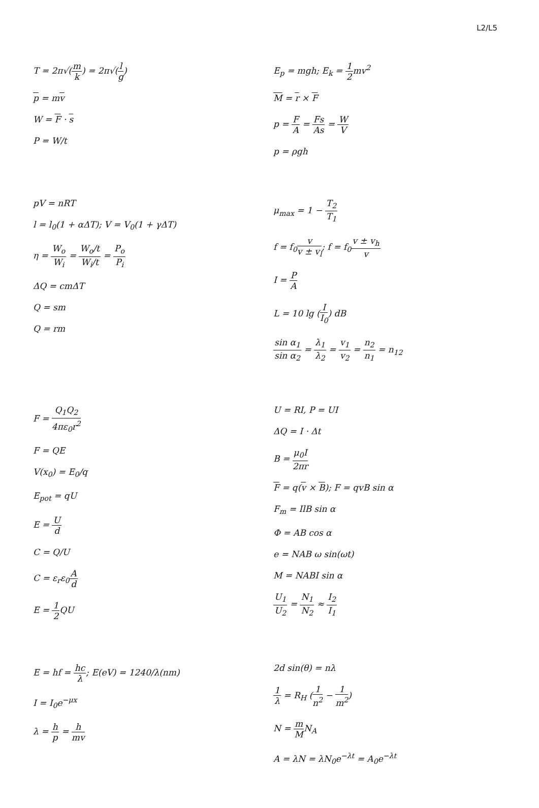L2/L5
T = 2π√(m k) = 2π√(l g)
p = mv
W = F · s
P = W/t
E<sub>p</sub> = mgh; E<sub>k</sub> = 1 2mv<sup>2</sup>
M = r × F
p = F A = Fs As = W V
p = ρgh
pV = nRT
l = l<sub>0</sub>(1 + αΔT); V = V<sub>0</sub>(1 + γΔT)
η = W<sub>o</sub> W<sub>i</sub> = W<sub>o</sub>/t W<sub>i</sub>/t = P<sub>o</sub> P<sub>i</sub>
ΔQ = cmΔT
Q = sm
Q = rm
μ<sub>max</sub> = 1 − T<sub>2</sub> T<sub>1</sub>
f = f<sub>0</sub>v v ± v<sub>l</sub>; f = f<sub>0</sub>v ± v<sub>h</sub> v
I = P A
L = 10 lg (I I<sub>0</sub>) dB
sin α<sub>1</sub> sin α<sub>2</sub> = λ<sub>1</sub> λ<sub>2</sub> = v<sub>1</sub> v<sub>2</sub> = n<sub>2</sub> n<sub>1</sub> = n<sub>12</sub>
F = Q<sub>1</sub>Q<sub>2</sub> 4πε<sub>0</sub>r<sup>2</sup>
F = QE
V(x<sub>0</sub>) = E<sub>0</sub>/q
E<sub>pot</sub> = qU
E = U d
C = Q/U
C = ε<sub>r</sub>ε<sub>0</sub>A d
E = 1 2 QU
U = RI, P = UI
ΔQ = I · Δt
B = μ<sub>0</sub>I 2πr
F = q(v × B); F = qvB sin α
F<sub>m</sub> = IlB sin α
Φ = AB cos α
e = NAB ω sin(ωt)
M = NABI sin α
U<sub>1</sub> U<sub>2</sub> = N<sub>1</sub> N<sub>2</sub> ≈ I<sub>2</sub> I<sub>1</sub>
E = hf = hc λ; E(eV) = 1240/λ(nm)
I = I<sub>0</sub>e<sup>−μx</sup>
λ = h p = h mv
2d sin(θ) = nλ
1 λ = R<sub>H</sub> (1 n<sup>2</sup> − 1 m<sup>2</sup>)
N = m MN<sub>A</sub>
A = λN = λN<sub>0</sub>e<sup>−λt</sup> = A<sub>0</sub>e<sup>−λt</sup>